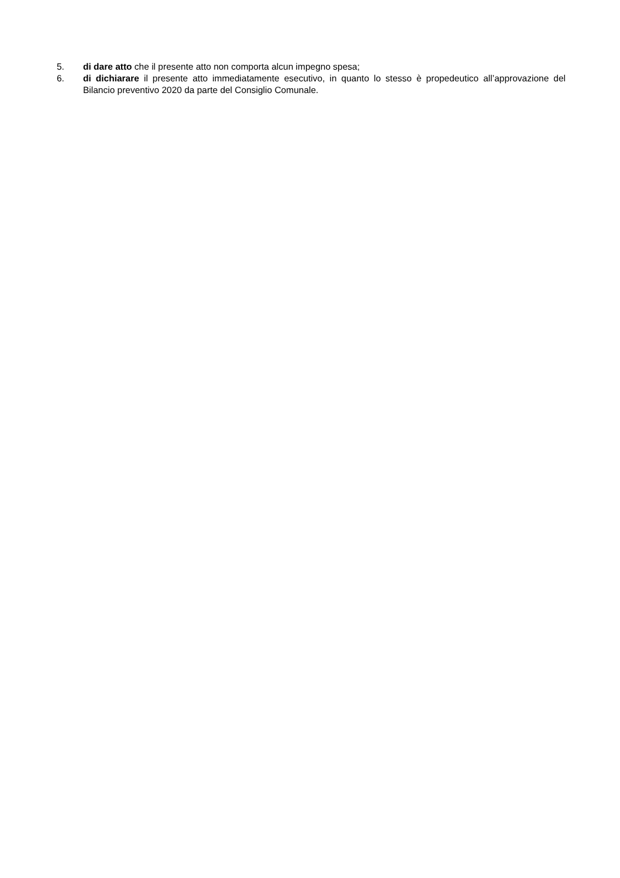5. di dare atto che il presente atto non comporta alcun impegno spesa;
6. di dichiarare il presente atto immediatamente esecutivo, in quanto lo stesso è propedeutico all’approvazione del Bilancio preventivo 2020 da parte del Consiglio Comunale.